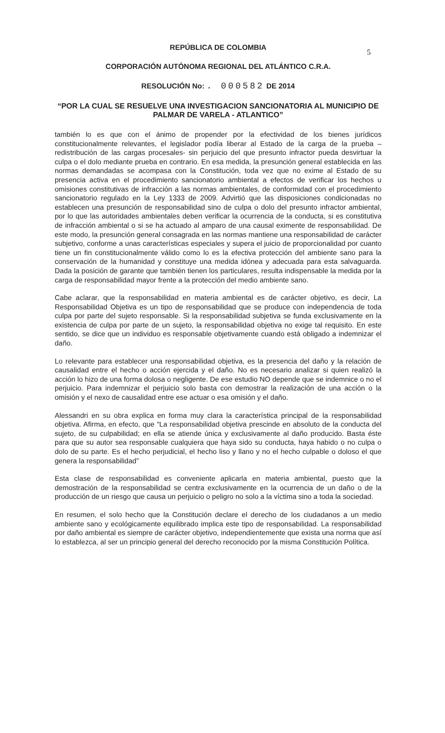5
REPÚBLICA DE COLOMBIA
CORPORACIÓN AUTÓNOMA REGIONAL DEL ATLÁNTICO C.R.A.
RESOLUCIÓN No: . 000582 DE 2014
“POR LA CUAL SE RESUELVE UNA INVESTIGACION SANCIONATORIA AL MUNICIPIO DE PALMAR DE VARELA - ATLANTICO”
también lo es que con el ánimo de propender por la efectividad de los bienes jurídicos constitucionalmente relevantes, el legislador podía liberar al Estado de la carga de la prueba –redistribución de las cargas procesales- sin perjuicio del que presunto infractor pueda desvirtuar la culpa o el dolo mediante prueba en contrario. En esa medida, la presunción general establecida en las normas demandadas se acompasa con la Constitución, toda vez que no exime al Estado de su presencia activa en el procedimiento sancionatorio ambiental a efectos de verificar los hechos u omisiones constitutivas de infracción a las normas ambientales, de conformidad con el procedimiento sancionatorio regulado en la Ley 1333 de 2009. Advirtió que las disposiciones condicionadas no establecen una presunción de responsabilidad sino de culpa o dolo del presunto infractor ambiental, por lo que las autoridades ambientales deben verificar la ocurrencia de la conducta, si es constitutiva de infracción ambiental o si se ha actuado al amparo de una causal eximente de responsabilidad. De este modo, la presunción general consagrada en las normas mantiene una responsabilidad de carácter subjetivo, conforme a unas características especiales y supera el juicio de proporcionalidad por cuanto tiene un fin constitucionalmente válido como lo es la efectiva protección del ambiente sano para la conservación de la humanidad y constituye una medida idónea y adecuada para esta salvaguarda. Dada la posición de garante que también tienen los particulares, resulta indispensable la medida por la carga de responsabilidad mayor frente a la protección del medio ambiente sano.
Cabe aclarar, que la responsabilidad en materia ambiental es de carácter objetivo, es decir, La Responsabilidad Objetiva es un tipo de responsabilidad que se produce con independencia de toda culpa por parte del sujeto responsable. Si la responsabilidad subjetiva se funda exclusivamente en la existencia de culpa por parte de un sujeto, la responsabilidad objetiva no exige tal requisito. En este sentido, se dice que un individuo es responsable objetivamente cuando está obligado a indemnizar el daño.
Lo relevante para establecer una responsabilidad objetiva, es la presencia del daño y la relación de causalidad entre el hecho o acción ejercida y el daño. No es necesario analizar si quien realizó la acción lo hizo de una forma dolosa o negligente. De ese estudio NO depende que se indemnice o no el perjuicio. Para indemnizar el perjuicio solo basta con demostrar la realización de una acción o la omisión y el nexo de causalidad entre ese actuar o esa omisión y el daño.
Alessandri en su obra explica en forma muy clara la característica principal de la responsabilidad objetiva. Afirma, en efecto, que “La responsabilidad objetiva prescinde en absoluto de la conducta del sujeto, de su culpabilidad; en ella se atiende única y exclusivamente al daño producido. Basta éste para que su autor sea responsable cualquiera que haya sido su conducta, haya habido o no culpa o dolo de su parte. Es el hecho perjudicial, el hecho liso y llano y no el hecho culpable o doloso el que genera la responsabilidad”
Esta clase de responsabilidad es conveniente aplicarla en materia ambiental, puesto que la demostración de la responsabilidad se centra exclusivamente en la ocurrencia de un daño o de la producción de un riesgo que causa un perjuicio o peligro no solo a la víctima sino a toda la sociedad.
En resumen, el solo hecho que la Constitución declare el derecho de los ciudadanos a un medio ambiente sano y ecológicamente equilibrado implica este tipo de responsabilidad. La responsabilidad por daño ambiental es siempre de carácter objetivo, independientemente que exista una norma que así lo establezca, al ser un principio general del derecho reconocido por la misma Constitución Política.